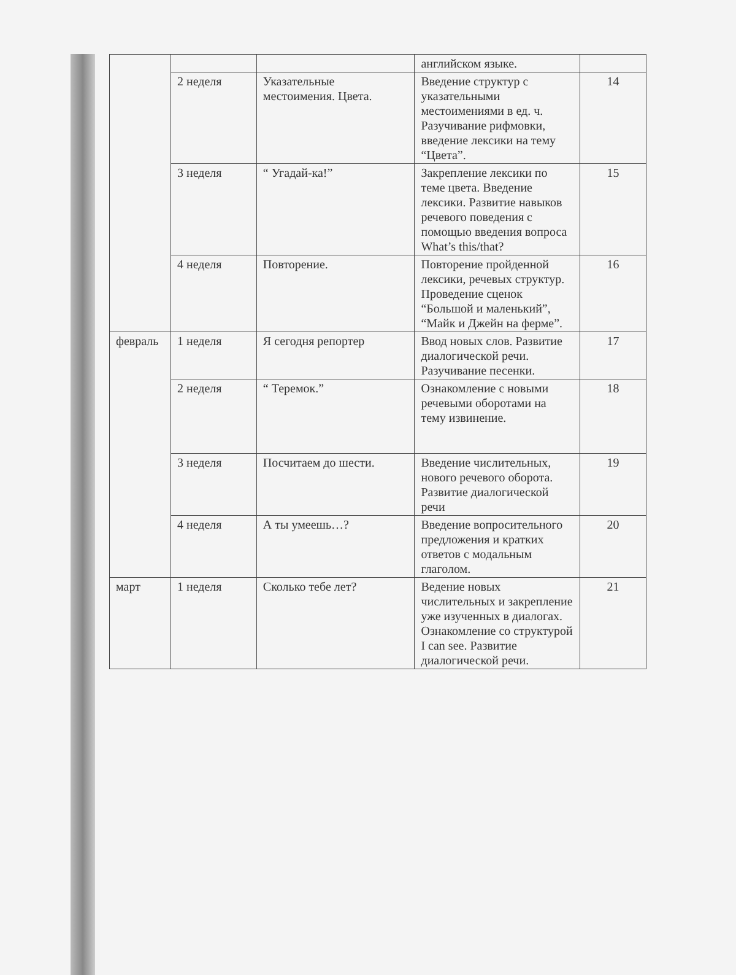| | | | английском языке. | |
| | 2 неделя | Указательные местоимения. Цвета. | Введение структур с указательными местоимениями в ед. ч. Разучивание рифмовки, введение лексики на тему “Цвета”. | 14 |
| | 3 неделя | “ Угадай-ка!” | Закрепление лексики по теме цвета. Введение лексики. Развитие навыков речевого поведения с помощью введения вопроса What’s this/that? | 15 |
| | 4 неделя | Повторение. | Повторение пройденной лексики, речевых структур. Проведение сценок “Большой и маленький”, “Майк и Джейн на ферме”. | 16 |
| февраль | 1 неделя | Я сегодня репортер | Ввод новых слов. Развитие диалогической речи. Разучивание песенки. | 17 |
| | 2 неделя | “ Теремок.” | Ознакомление с новыми речевыми оборотами на тему извинение. | 18 |
| | 3 неделя | Посчитаем до шести. | Введение числительных, нового речевого оборота. Развитие диалогической речи | 19 |
| | 4 неделя | А ты умеешь…? | Введение вопросительного предложения и кратких ответов с модальным глаголом. | 20 |
| март | 1 неделя | Сколько тебе лет? | Ведение новых числительных и закрепление уже изученных в диалогах. Ознакомление со структурой I can see. Развитие диалогической речи. | 21 |